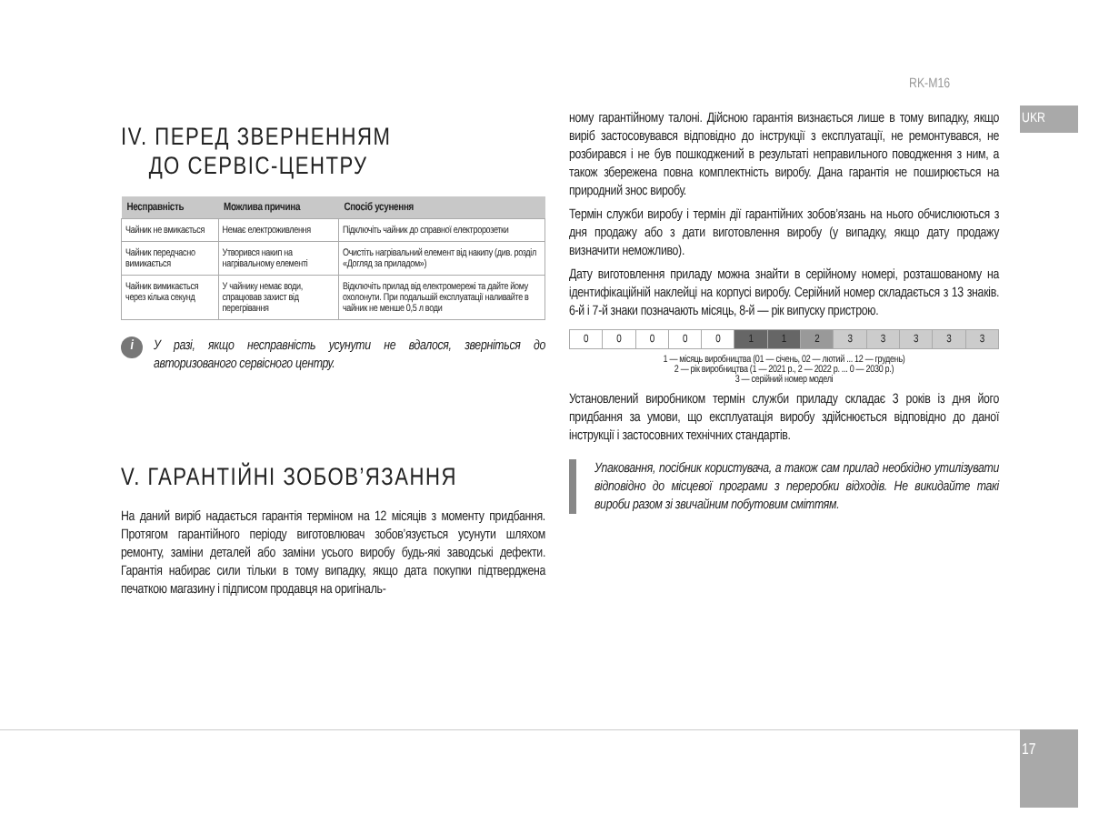RK-M16
UKR
IV. ПЕРЕД ЗВЕРНЕННЯМ
ДО СЕРВІС-ЦЕНТРУ
| Несправність | Можлива причина | Спосіб усунення |
| --- | --- | --- |
| Чайник не вмикається | Немає електроживлення | Підключіть чайник до справної електророзетки |
| Чайник передчасно вимикається | Утворився накип на нагрівальному елементі | Очистіть нагрівальний елемент від накипу (див. розділ «Догляд за приладом») |
| Чайник вимикається через кілька секунд | У чайнику немає води, спрацював захист від перегрівання | Відключіть прилад від електромережі та дайте йому охолонути. При подальшій експлуатації наливайте в чайник не менше 0,5 л води |
i
У разі, якщо несправність усунути не вдалося, зверніться до авторизованого сервісного центру.
V. ГАРАНТІЙНІ ЗОБОВ’ЯЗАННЯ
На даний виріб надається гарантія терміном на 12 місяців з моменту придбання. Протягом гарантійного періоду виготовлювач зобов’язується усунути шляхом ремонту, заміни деталей або заміни усього виробу будь-які заводські дефекти. Гарантія набирає сили тільки в тому випадку, якщо дата покупки підтверджена печаткою магазину і підписом продавця на оригіналь-
ному гарантійному талоні. Дійсною гарантія визнається лише в тому випадку, якщо виріб застосовувався відповідно до інструкції з експлуатації, не ремонтувався, не розбирався і не був пошкоджений в результаті неправильного поводження з ним, а також збережена повна комплектність виробу. Дана гарантія не поширюється на природний знос виробу.
Термін служби виробу і термін дії гарантійних зобов’язань на нього обчислюються з дня продажу або з дати виготовлення виробу (у випадку, якщо дату продажу визначити неможливо).
Дату виготовлення приладу можна знайти в серійному номері, розташованому на ідентифікаційній наклейці на корпусі виробу. Серійний номер складається з 13 знаків. 6-й і 7-й знаки позначають місяць, 8-й — рік випуску пристрою.
| 0 | 0 | 0 | 0 | 0 | 1 | 1 | 2 | 3 | 3 | 3 | 3 | 3 |
1 — місяць виробництва (01 — січень, 02 — лютий ... 12 — грудень)
2 — рік виробництва (1 — 2021 р., 2 — 2022 р. ... 0 — 2030 р.)
3 — серійний номер моделі
Установлений виробником термін служби приладу складає 3 років із дня його придбання за умови, що експлуатація виробу здійснюється відповідно до даної інструкції і застосовних технічних стандартів.
Упаковання, посібник користувача, а також сам прилад необхідно утилізувати відповідно до місцевої програми з переробки відходів. Не викидайте такі вироби разом зі звичайним побутовим сміттям.
17